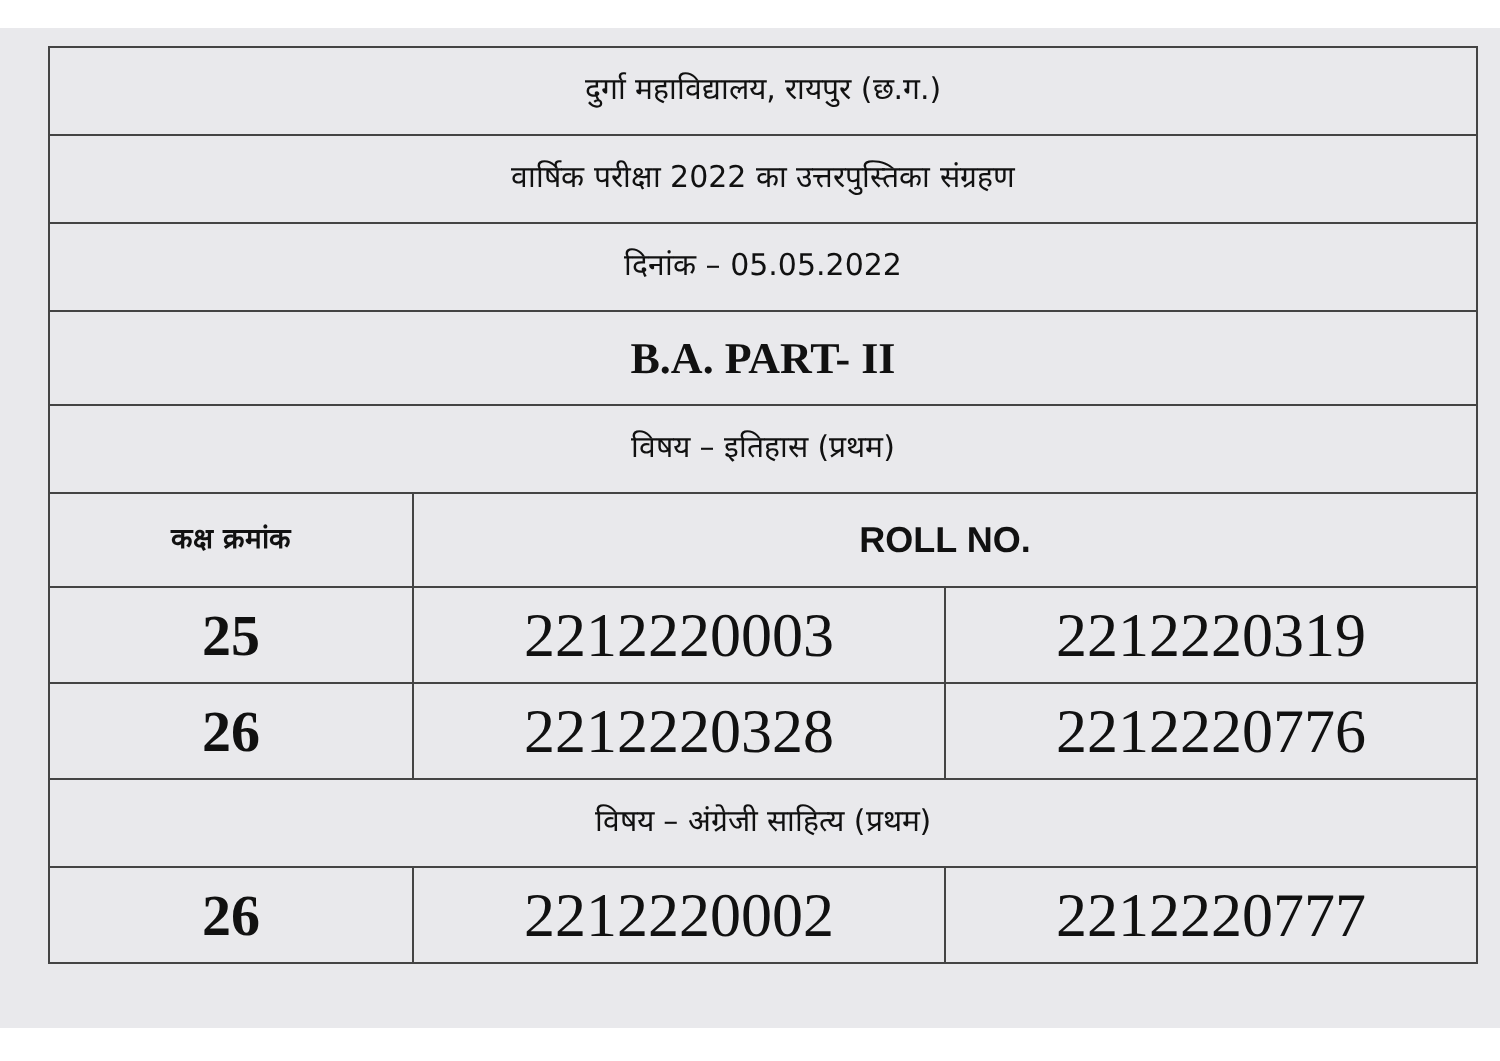| दुर्गा महाविद्यालय, रायपुर (छ.ग.) | | |
| वार्षिक परीक्षा 2022 का उत्तरपुस्तिका संग्रहण | | |
| दिनांक – 05.05.2022 | | |
| B.A. PART- II | | |
| विषय – इतिहास (प्रथम) | | |
| कक्ष क्रमांक | ROLL NO. | |
| 25 | 2212220003 | 2212220319 |
| 26 | 2212220328 | 2212220776 |
| विषय – अंग्रेजी साहित्य (प्रथम) | | |
| 26 | 2212220002 | 2212220777 |